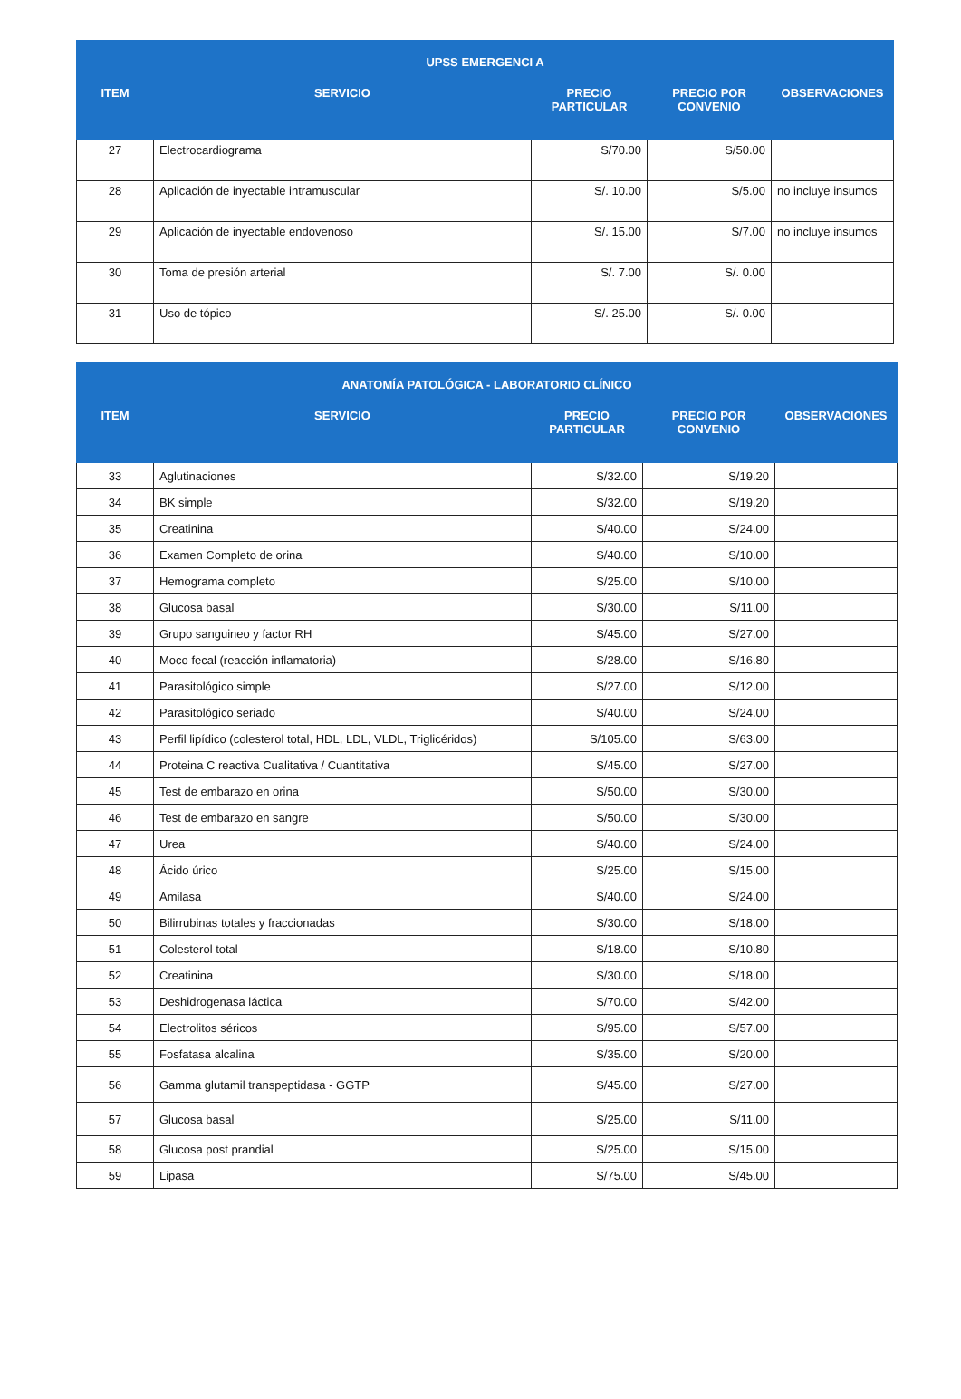| UPSS EMERGENCI A | | | | |
| --- | --- | --- | --- | --- |
| ITEM | SERVICIO | PRECIO PARTICULAR | PRECIO POR CONVENIO | OBSERVACIONES |
| 27 | Electrocardiograma | S/70.00 | S/50.00 | |
| 28 | Aplicación de inyectable intramuscular | S/. 10.00 | S/5.00 | no incluye insumos |
| 29 | Aplicación de inyectable endovenoso | S/. 15.00 | S/7.00 | no incluye insumos |
| 30 | Toma de presión arterial | S/. 7.00 | S/. 0.00 | |
| 31 | Uso de tópico | S/. 25.00 | S/. 0.00 | |
| ANATOMÍA PATOLÓGICA - LABORATORIO CLÍNICO | | | | |
| --- | --- | --- | --- | --- |
| ITEM | SERVICIO | PRECIO PARTICULAR | PRECIO POR CONVENIO | OBSERVACIONES |
| 33 | Aglutinaciones | S/32.00 | S/19.20 | |
| 34 | BK simple | S/32.00 | S/19.20 | |
| 35 | Creatinina | S/40.00 | S/24.00 | |
| 36 | Examen Completo de orina | S/40.00 | S/10.00 | |
| 37 | Hemograma completo | S/25.00 | S/10.00 | |
| 38 | Glucosa basal | S/30.00 | S/11.00 | |
| 39 | Grupo sanguineo y factor RH | S/45.00 | S/27.00 | |
| 40 | Moco fecal (reacción inflamatoria) | S/28.00 | S/16.80 | |
| 41 | Parasitológico simple | S/27.00 | S/12.00 | |
| 42 | Parasitológico seriado | S/40.00 | S/24.00 | |
| 43 | Perfil lipídico (colesterol total, HDL, LDL, VLDL, Triglicéridos) | S/105.00 | S/63.00 | |
| 44 | Proteina C reactiva Cualitativa / Cuantitativa | S/45.00 | S/27.00 | |
| 45 | Test de embarazo en orina | S/50.00 | S/30.00 | |
| 46 | Test de embarazo en sangre | S/50.00 | S/30.00 | |
| 47 | Urea | S/40.00 | S/24.00 | |
| 48 | Ácido úrico | S/25.00 | S/15.00 | |
| 49 | Amilasa | S/40.00 | S/24.00 | |
| 50 | Bilirrubinas totales y fraccionadas | S/30.00 | S/18.00 | |
| 51 | Colesterol total | S/18.00 | S/10.80 | |
| 52 | Creatinina | S/30.00 | S/18.00 | |
| 53 | Deshidrogenasa láctica | S/70.00 | S/42.00 | |
| 54 | Electrolitos séricos | S/95.00 | S/57.00 | |
| 55 | Fosfatasa alcalina | S/35.00 | S/20.00 | |
| 56 | Gamma glutamil transpeptidasa - GGTP | S/45.00 | S/27.00 | |
| 57 | Glucosa basal | S/25.00 | S/11.00 | |
| 58 | Glucosa post prandial | S/25.00 | S/15.00 | |
| 59 | Lipasa | S/75.00 | S/45.00 | |